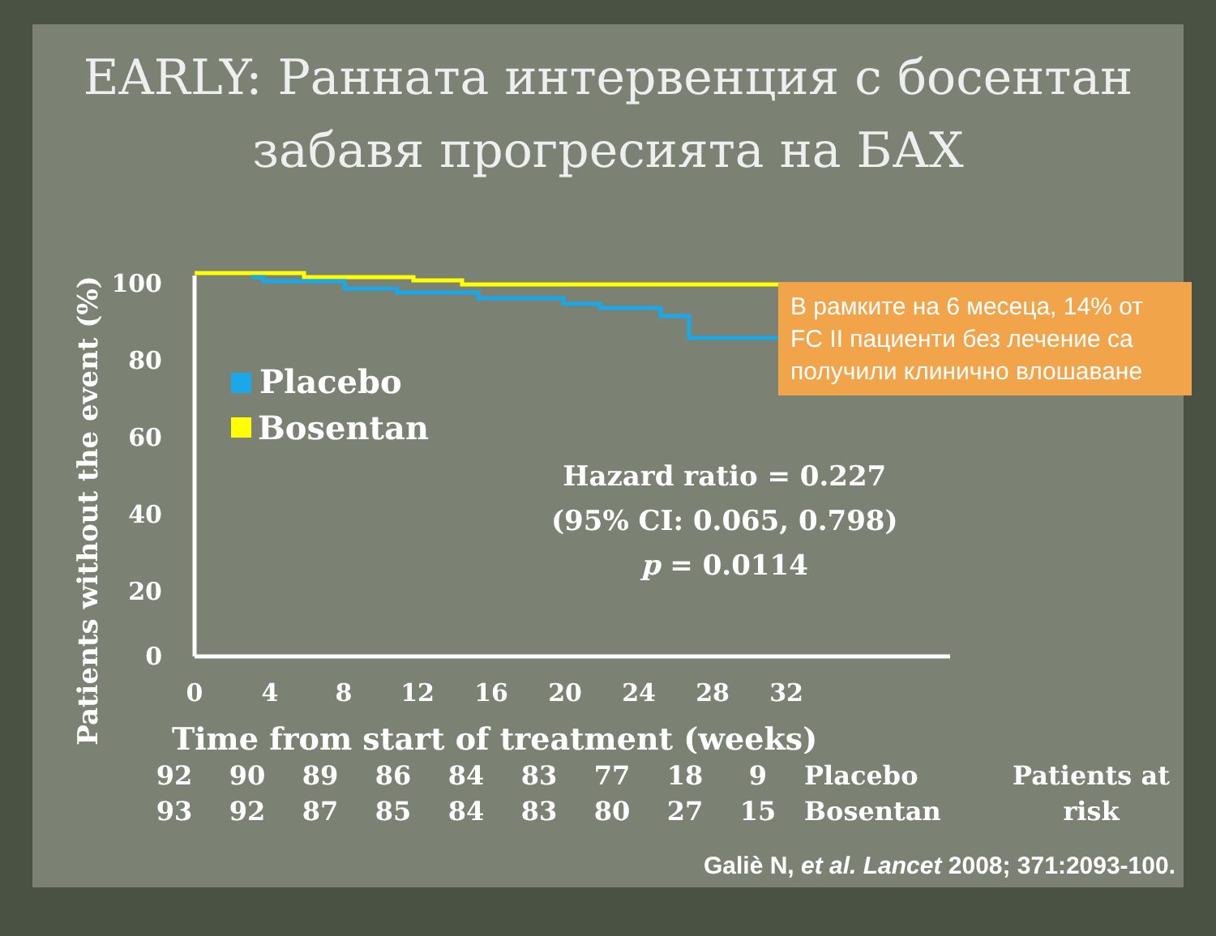EARLY: Ранната интервенция с босентан забавя прогресията на БАХ
Patients without the event (%)
100
80
60
40
20
0
0
4
8
12
16
20
24
28
32
Time from start of treatment (weeks)
Placebo
Bosentan
В рамките на 6 месеца, 14% от FC II пациенти без лечение са получили клинично влошаване
Hazard ratio = 0.227
(95% CI: 0.065, 0.798)
p = 0.0114
| 92 | 90 | 89 | 86 | 84 | 83 | 77 | 18 | 9 | Placebo | Patients at risk |
| 93 | 92 | 87 | 85 | 84 | 83 | 80 | 27 | 15 | Bosentan | |
Galiè N, et al. Lancet 2008; 371:2093-100.